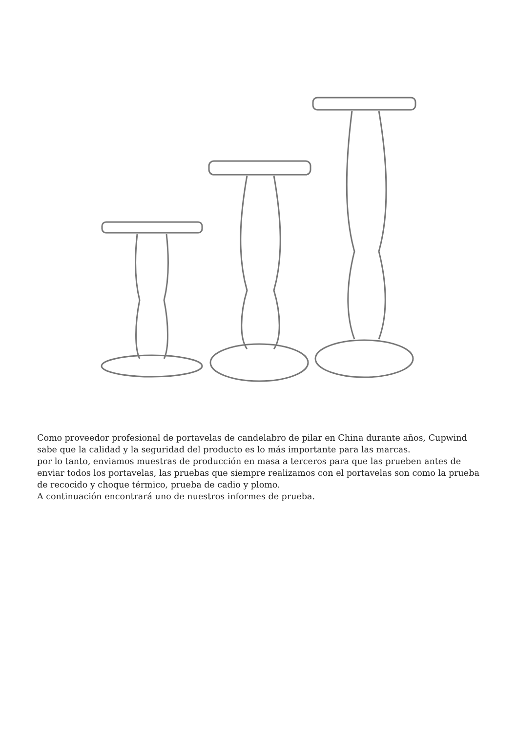Como proveedor profesional de portavelas de candelabro de pilar en China durante años, Cupwind sabe que la calidad y la seguridad del producto es lo más importante para las marcas.
por lo tanto, enviamos muestras de producción en masa a terceros para que las prueben antes de enviar todos los portavelas, las pruebas que siempre realizamos con el portavelas son como la prueba de recocido y choque térmico, prueba de cadio y plomo.
A continuación encontrará uno de nuestros informes de prueba.